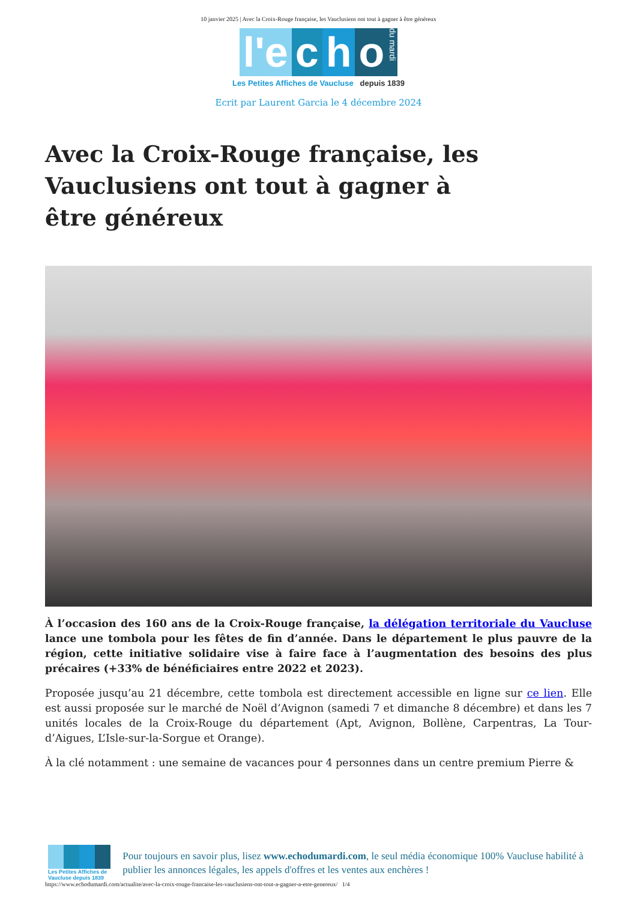10 janvier 2025 | Avec la Croix-Rouge française, les Vauclusiens ont tout à gagner à être généreux
l'e c h o du mardi
Les Petites Affiches de Vaucluse depuis 1839
Ecrit par Laurent Garcia le 4 décembre 2024
Avec la Croix-Rouge française, les Vauclusiens ont tout à gagner à être généreux
À l’occasion des 160 ans de la Croix-Rouge française, la délégation territoriale du Vaucluse lance une tombola pour les fêtes de fin d’année. Dans le département le plus pauvre de la région, cette initiative solidaire vise à faire face à l’augmentation des besoins des plus précaires (+33% de bénéficiaires entre 2022 et 2023).
Proposée jusqu’au 21 décembre, cette tombola est directement accessible en ligne sur ce lien. Elle est aussi proposée sur le marché de Noël d’Avignon (samedi 7 et dimanche 8 décembre) et dans les 7 unités locales de la Croix-Rouge du département (Apt, Avignon, Bollène, Carpentras, La Tour-d’Aigues, L’Isle-sur-la-Sorgue et Orange).
À la clé notamment : une semaine de vacances pour 4 personnes dans un centre premium Pierre &
Les Petites Affiches de Vaucluse depuis 1839
Pour toujours en savoir plus, lisez www.echodumardi.com, le seul média économique 100% Vaucluse habilité à publier les annonces légales, les appels d'offres et les ventes aux enchères !
https://www.echodumardi.com/actualite/avec-la-croix-rouge-francaise-les-vauclusiens-ont-tout-a-gagner-a-etre-genereux/ 1/4